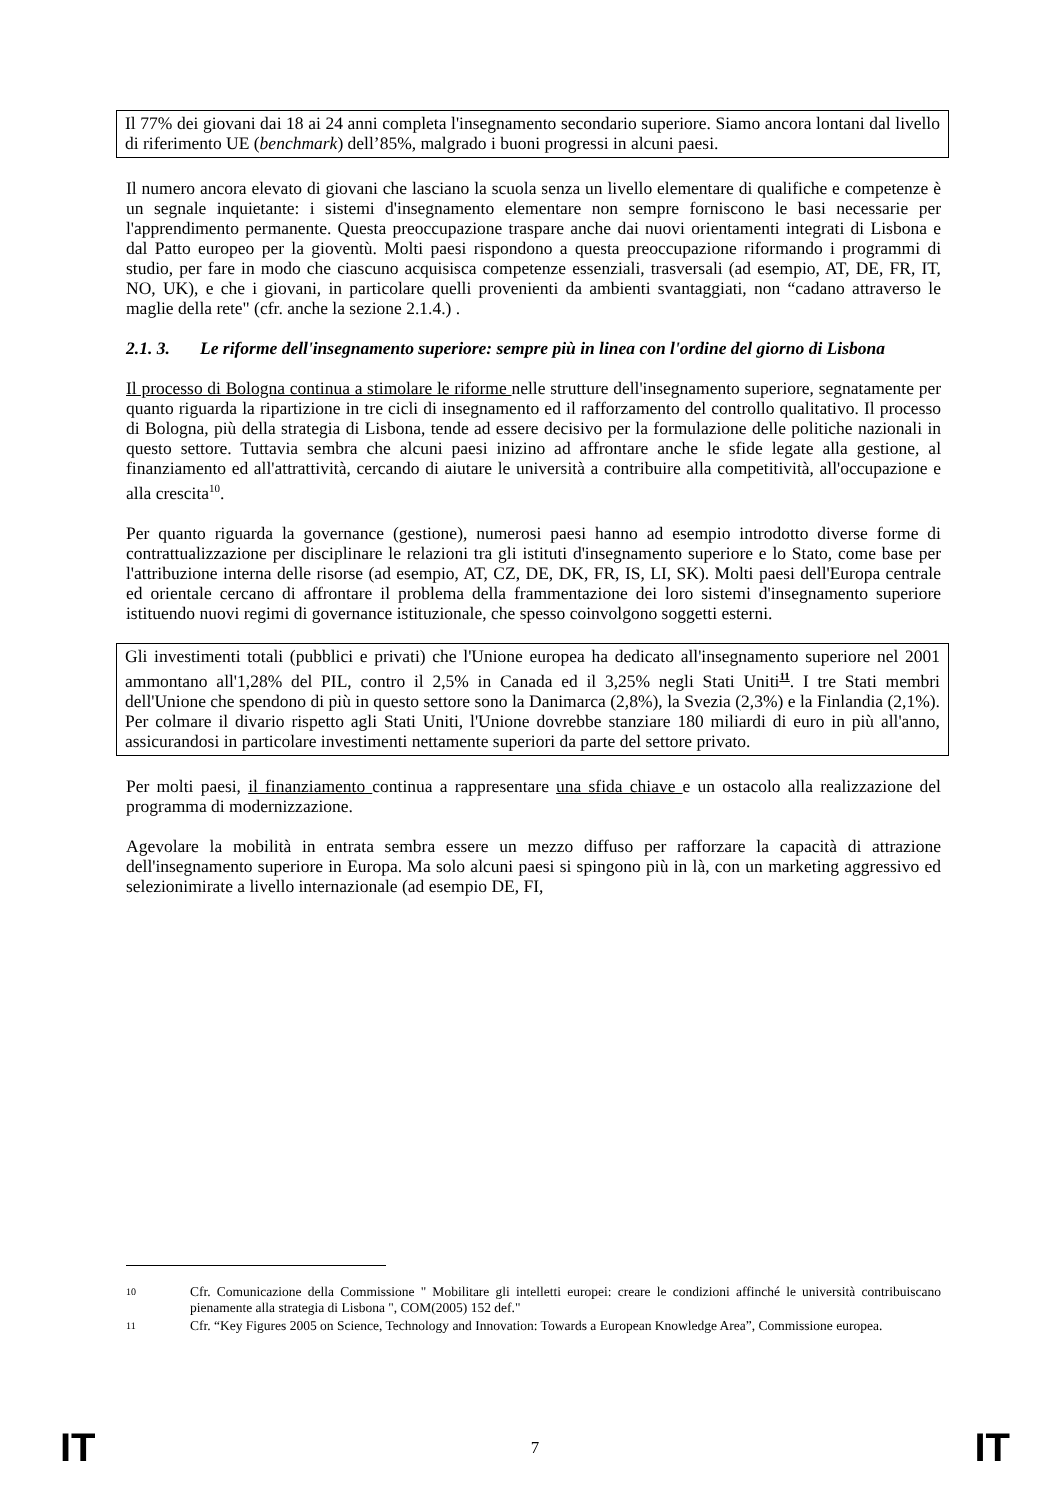Il 77% dei giovani dai 18 ai 24 anni completa l'insegnamento secondario superiore. Siamo ancora lontani dal livello di riferimento UE (benchmark) dell’85%, malgrado i buoni progressi in alcuni paesi.
Il numero ancora elevato di giovani che lasciano la scuola senza un livello elementare di qualifiche e competenze è un segnale inquietante: i sistemi d'insegnamento elementare non sempre forniscono le basi necessarie per l'apprendimento permanente. Questa preoccupazione traspare anche dai nuovi orientamenti integrati di Lisbona e dal Patto europeo per la gioventù. Molti paesi rispondono a questa preoccupazione riformando i programmi di studio, per fare in modo che ciascuno acquisisca competenze essenziali, trasversali (ad esempio, AT, DE, FR, IT, NO, UK), e che i giovani, in particolare quelli provenienti da ambienti svantaggiati, non “cadano attraverso le maglie della rete" (cfr. anche la sezione 2.1.4.) .
2.1. 3. Le riforme dell'insegnamento superiore: sempre più in linea con l'ordine del giorno di Lisbona
Il processo di Bologna continua a stimolare le riforme nelle strutture dell'insegnamento superiore, segnatamente per quanto riguarda la ripartizione in tre cicli di insegnamento ed il rafforzamento del controllo qualitativo. Il processo di Bologna, più della strategia di Lisbona, tende ad essere decisivo per la formulazione delle politiche nazionali in questo settore. Tuttavia sembra che alcuni paesi inizino ad affrontare anche le sfide legate alla gestione, al finanziamento ed all'attrattività, cercando di aiutare le università a contribuire alla competitività, all'occupazione e alla crescita<sup>10</sup>.
Per quanto riguarda la governance (gestione), numerosi paesi hanno ad esempio introdotto diverse forme di contrattualizzazione per disciplinare le relazioni tra gli istituti d'insegnamento superiore e lo Stato, come base per l'attribuzione interna delle risorse (ad esempio, AT, CZ, DE, DK, FR, IS, LI, SK). Molti paesi dell'Europa centrale ed orientale cercano di affrontare il problema della frammentazione dei loro sistemi d'insegnamento superiore istituendo nuovi regimi di governance istituzionale, che spesso coinvolgono soggetti esterni.
Gli investimenti totali (pubblici e privati) che l'Unione europea ha dedicato all'insegnamento superiore nel 2001 ammontano all'1,28% del PIL, contro il 2,5% in Canada ed il 3,25% negli Stati Uniti<sup>11</sup>. I tre Stati membri dell'Unione che spendono di più in questo settore sono la Danimarca (2,8%), la Svezia (2,3%) e la Finlandia (2,1%). Per colmare il divario rispetto agli Stati Uniti, l'Unione dovrebbe stanziare 180 miliardi di euro in più all'anno, assicurandosi in particolare investimenti nettamente superiori da parte del settore privato.
Per molti paesi, il finanziamento continua a rappresentare una sfida chiave e un ostacolo alla realizzazione del programma di modernizzazione.
Agevolare la mobilità in entrata sembra essere un mezzo diffuso per rafforzare la capacità di attrazione dell'insegnamento superiore in Europa. Ma solo alcuni paesi si spingono più in là, con un marketing aggressivo ed selezionimirate a livello internazionale (ad esempio DE, FI,
10 Cfr. Comunicazione della Commissione " Mobilitare gli intelletti europei: creare le condizioni affinché le università contribuiscano pienamente alla strategia di Lisbona ", COM(2005) 152 def."
11 Cfr. “Key Figures 2005 on Science, Technology and Innovation: Towards a European Knowledge Area”, Commissione europea.
IT 7 IT